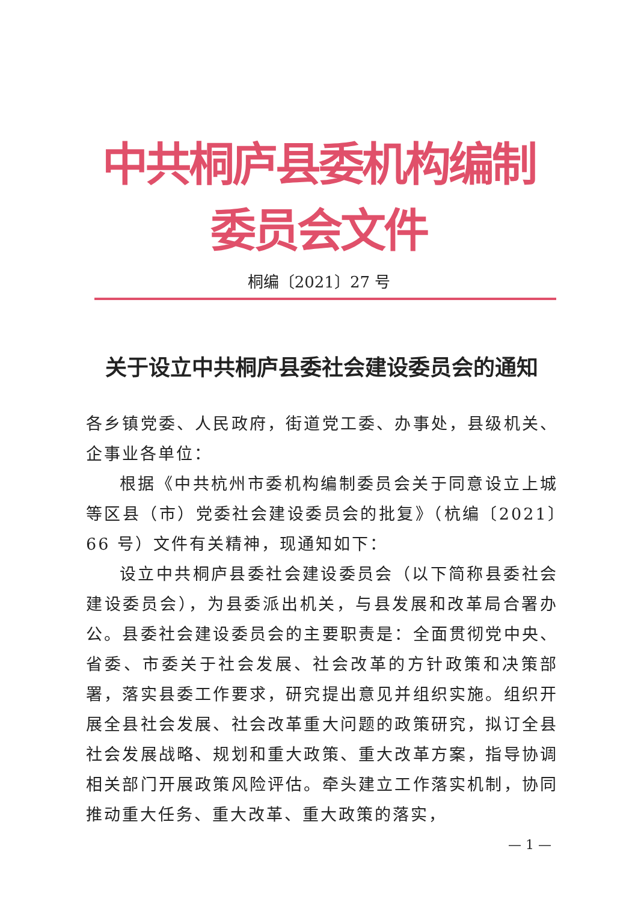中共桐庐县委机构编制委员会文件
桐编〔2021〕27 号
关于设立中共桐庐县委社会建设委员会的通知
各乡镇党委、人民政府，街道党工委、办事处，县级机关、企事业各单位：
根据《中共杭州市委机构编制委员会关于同意设立上城等区县（市）党委社会建设委员会的批复》（杭编〔2021〕66 号）文件有关精神，现通知如下：
设立中共桐庐县委社会建设委员会（以下简称县委社会建设委员会），为县委派出机关，与县发展和改革局合署办公。县委社会建设委员会的主要职责是：全面贯彻党中央、省委、市委关于社会发展、社会改革的方针政策和决策部署，落实县委工作要求，研究提出意见并组织实施。组织开展全县社会发展、社会改革重大问题的政策研究，拟订全县社会发展战略、规划和重大政策、重大改革方案，指导协调相关部门开展政策风险评估。牵头建立工作落实机制，协同推动重大任务、重大改革、重大政策的落实，
— 1 —